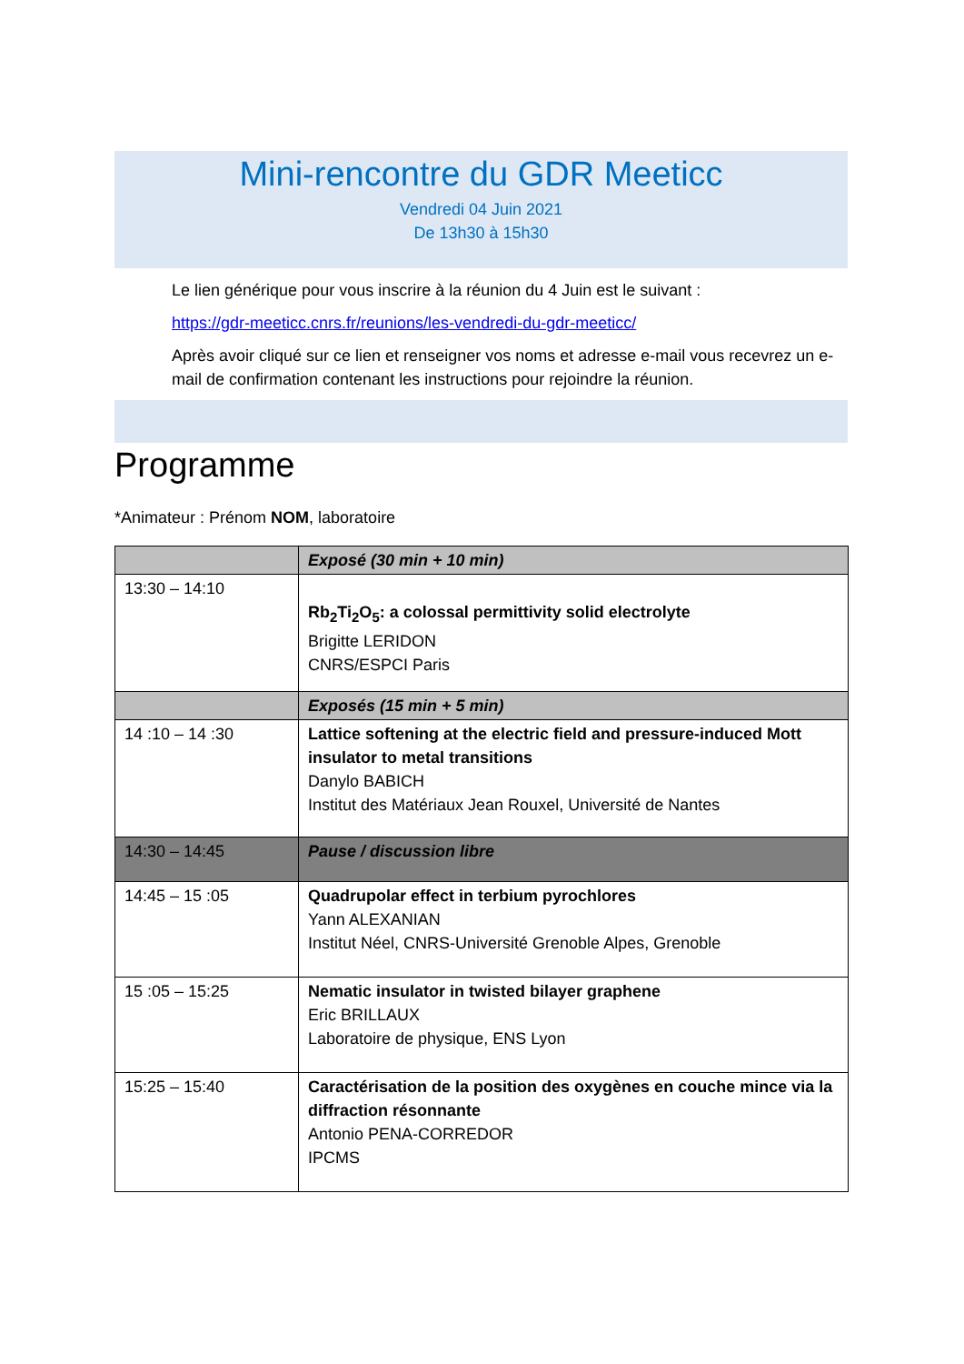Mini-rencontre du GDR Meeticc
Vendredi 04 Juin 2021
De 13h30 à 15h30
Le lien générique pour vous inscrire à la réunion du 4 Juin est le suivant :
https://gdr-meeticc.cnrs.fr/reunions/les-vendredi-du-gdr-meeticc/
Après avoir cliqué sur ce lien et renseigner vos noms et adresse e-mail vous recevrez un e-mail de confirmation contenant les instructions pour rejoindre la réunion.
Programme
*Animateur : Prénom NOM, laboratoire
| | Exposé (30 min + 10 min) |
| 13:30 – 14:10 | Rb<sub>2</sub>Ti<sub>2</sub>O<sub>5</sub>: a colossal permittivity solid electrolyte Brigitte LERIDON CNRS/ESPCI Paris |
| | Exposés (15 min + 5 min) |
| 14 :10 – 14 :30 | Lattice softening at the electric field and pressure-induced Mott insulator to metal transitions Danylo BABICH Institut des Matériaux Jean Rouxel, Université de Nantes |
| 14:30 – 14:45 | Pause / discussion libre |
| 14:45 – 15 :05 | Quadrupolar effect in terbium pyrochlores Yann ALEXANIAN Institut Néel, CNRS-Université Grenoble Alpes, Grenoble |
| 15 :05 – 15:25 | Nematic insulator in twisted bilayer graphene Eric BRILLAUX Laboratoire de physique, ENS Lyon |
| 15:25 – 15:40 | Caractérisation de la position des oxygènes en couche mince via la diffraction résonnante Antonio PENA-CORREDOR IPCMS |